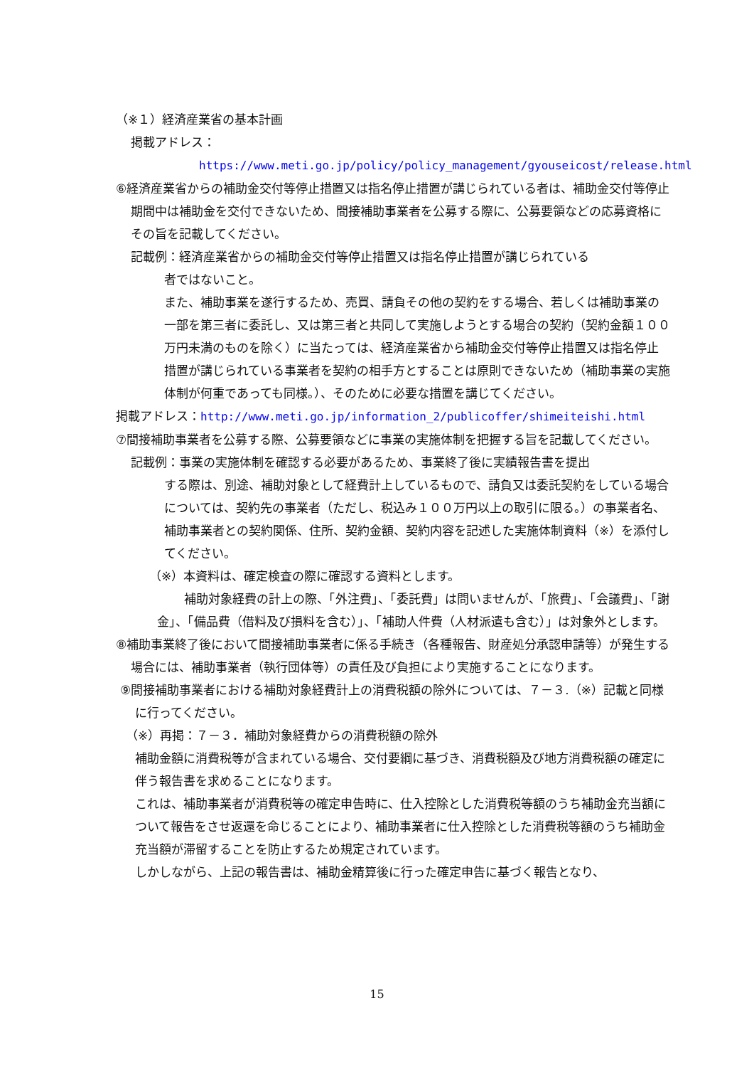（※１）経済産業省の基本計画
掲載アドレス：
https://www.meti.go.jp/policy/policy_management/gyouseicost/release.html
⑥経済産業省からの補助金交付等停止措置又は指名停止措置が講じられている者は、補助金交付等停止期間中は補助金を交付できないため、間接補助事業者を公募する際に、公募要領などの応募資格にその旨を記載してください。
記載例：経済産業省からの補助金交付等停止措置又は指名停止措置が講じられている
者ではないこと。
また、補助事業を遂行するため、売買、請負その他の契約をする場合、若しくは補助事業の一部を第三者に委託し、又は第三者と共同して実施しようとする場合の契約（契約金額１００万円未満のものを除く）に当たっては、経済産業省から補助金交付等停止措置又は指名停止措置が講じられている事業者を契約の相手方とすることは原則できないため（補助事業の実施体制が何重であっても同様。）、そのために必要な措置を講じてください。
掲載アドレス：http://www.meti.go.jp/information_2/publicoffer/shimeiteishi.html
⑦間接補助事業者を公募する際、公募要領などに事業の実施体制を把握する旨を記載してください。
記載例：事業の実施体制を確認する必要があるため、事業終了後に実績報告書を提出
する際は、別途、補助対象として経費計上しているもので、請負又は委託契約をしている場合については、契約先の事業者（ただし、税込み１００万円以上の取引に限る。）の事業者名、補助事業者との契約関係、住所、契約金額、契約内容を記述した実施体制資料（※）を添付してください。
（※）本資料は、確定検査の際に確認する資料とします。
補助対象経費の計上の際、「外注費」、「委託費」は問いませんが、「旅費」、「会議費」、「謝金」、「備品費（借料及び損料を含む）」、「補助人件費（人材派遣も含む）」は対象外とします。
⑧補助事業終了後において間接補助事業者に係る手続き（各種報告、財産処分承認申請等）が発生する場合には、補助事業者（執行団体等）の責任及び負担により実施することになります。
⑨間接補助事業者における補助対象経費計上の消費税額の除外については、７－３.（※）記載と同様に行ってください。
（※）再掲：７－３．補助対象経費からの消費税額の除外
補助金額に消費税等が含まれている場合、交付要綱に基づき、消費税額及び地方消費税額の確定に伴う報告書を求めることになります。
これは、補助事業者が消費税等の確定申告時に、仕入控除とした消費税等額のうち補助金充当額について報告をさせ返還を命じることにより、補助事業者に仕入控除とした消費税等額のうち補助金充当額が滞留することを防止するため規定されています。
しかしながら、上記の報告書は、補助金精算後に行った確定申告に基づく報告となり、
15